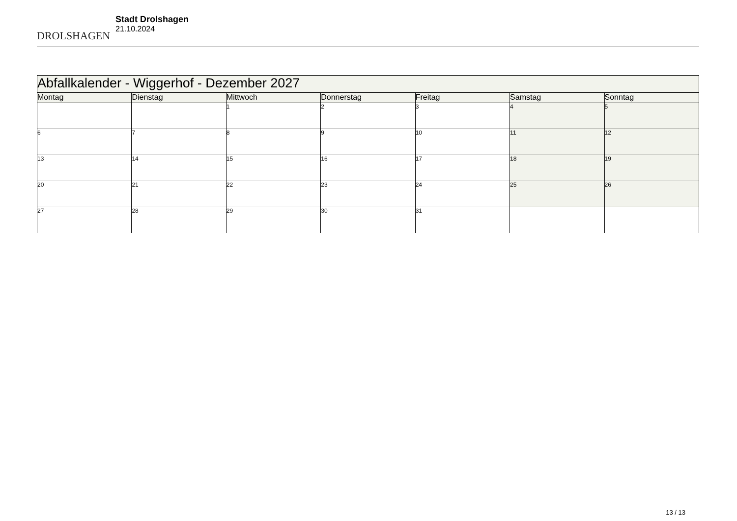DROLSHAGEN
Stadt Drolshagen
21.10.2024
| Abfallkalender - Wiggerhof - Dezember 2027 | | | | | | |
| --- | --- | --- | --- | --- | --- | --- |
| Montag | Dienstag | Mittwoch | Donnerstag | Freitag | Samstag | Sonntag |
| | | 1 | 2 | 3 | 4 | 5 |
| 6 | 7 | 8 | 9 | 10 | 11 | 12 |
| 13 | 14 | 15 | 16 | 17 | 18 | 19 |
| 20 | 21 | 22 | 23 | 24 | 25 | 26 |
| 27 | 28 | 29 | 30 | 31 | | |
13 / 13